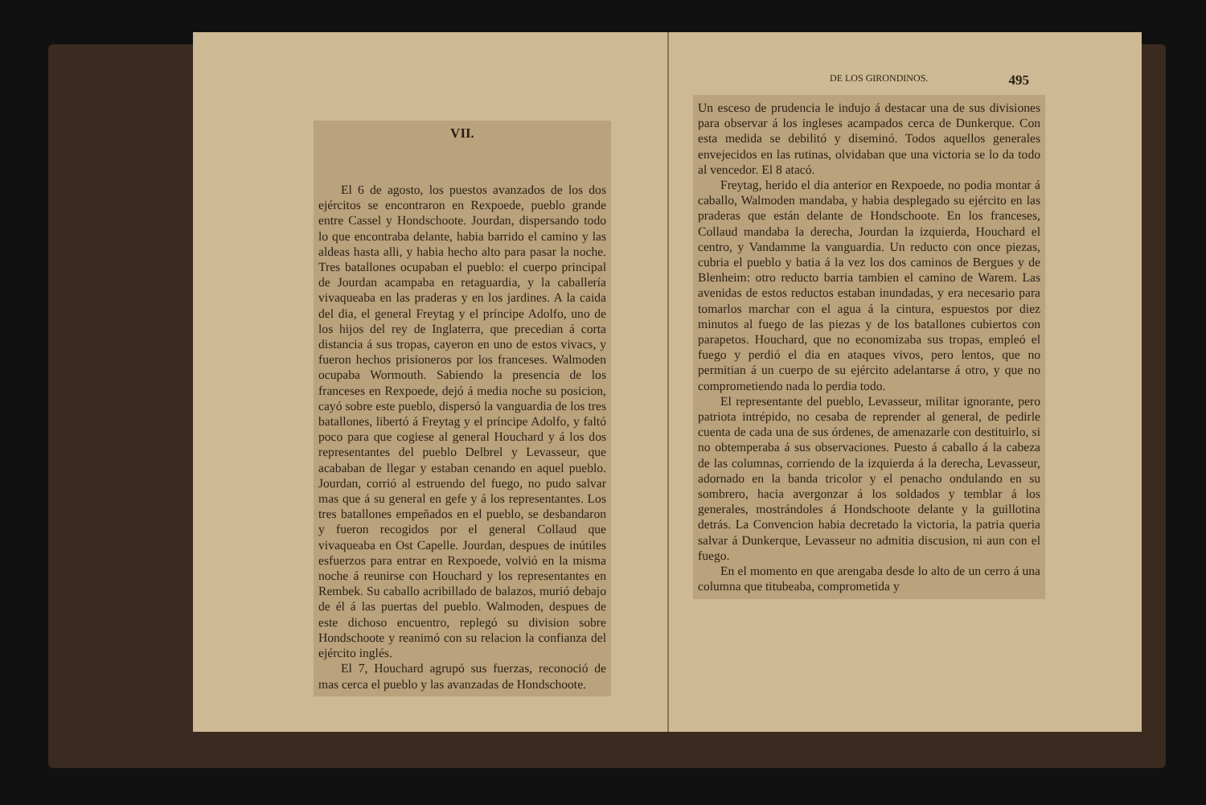VII.
El 6 de agosto, los puestos avanzados de los dos ejércitos se encontraron en Rexpoede, pueblo grande entre Cassel y Hondschoote. Jourdan, dispersando todo lo que encontraba delante, habia barrido el camino y las aldeas hasta alli, y habia hecho alto para pasar la noche. Tres batallones ocupaban el pueblo: el cuerpo principal de Jourdan acampaba en retaguardia, y la caballería vivaqueaba en las praderas y en los jardines. A la caida del dia, el general Freytag y el príncipe Adolfo, uno de los hijos del rey de Inglaterra, que precedian á corta distancia á sus tropas, cayeron en uno de estos vivacs, y fueron hechos prisioneros por los franceses. Walmoden ocupaba Wormouth. Sabiendo la presencia de los franceses en Rexpoede, dejó á media noche su posicion, cayó sobre este pueblo, dispersó la vanguardia de los tres batallones, libertó á Freytag y el príncipe Adolfo, y faltó poco para que cogiese al general Houchard y á los dos representantes del pueblo Delbrel y Levasseur, que acababan de llegar y estaban cenando en aquel pueblo. Jourdan, corrió al estruendo del fuego, no pudo salvar mas que á su general en gefe y á los representantes. Los tres batallones empeñados en el pueblo, se desbandaron y fueron recogidos por el general Collaud que vivaqueaba en Ost Capelle. Jourdan, despues de inútiles esfuerzos para entrar en Rexpoede, volvió en la misma noche á reunirse con Houchard y los representantes en Rembek. Su caballo acribillado de balazos, murió debajo de él á las puertas del pueblo. Walmoden, despues de este dichoso encuentro, replegó su division sobre Hondschoote y reanimó con su relacion la confianza del ejército inglés.
El 7, Houchard agrupó sus fuerzas, reconoció de mas cerca el pueblo y las avanzadas de Hondschoote.
DE LOS GIRONDINOS. 495
Un esceso de prudencia le indujo á destacar una de sus divisiones para observar á los ingleses acampados cerca de Dunkerque. Con esta medida se debilitó y diseminó. Todos aquellos generales envejecidos en las rutinas, olvidaban que una victoria se lo da todo al vencedor. El 8 atacó.
Freytag, herido el dia anterior en Rexpoede, no podia montar á caballo, Walmoden mandaba, y habia desplegado su ejército en las praderas que están delante de Hondschoote. En los franceses, Collaud mandaba la derecha, Jourdan la izquierda, Houchard el centro, y Vandamme la vanguardia. Un reducto con once piezas, cubria el pueblo y batia á la vez los dos caminos de Bergues y de Blenheim: otro reducto barria tambien el camino de Warem. Las avenidas de estos reductos estaban inundadas, y era necesario para tomarlos marchar con el agua á la cintura, espuestos por diez minutos al fuego de las piezas y de los batallones cubiertos con parapetos. Houchard, que no economizaba sus tropas, empleó el fuego y perdió el dia en ataques vivos, pero lentos, que no permitian á un cuerpo de su ejército adelantarse á otro, y que no comprometiendo nada lo perdia todo.
El representante del pueblo, Levasseur, militar ignorante, pero patriota intrépido, no cesaba de reprender al general, de pedirle cuenta de cada una de sus órdenes, de amenazarle con destituirlo, si no obtemperaba á sus observaciones. Puesto á caballo á la cabeza de las columnas, corriendo de la izquierda á la derecha, Levasseur, adornado en la banda tricolor y el penacho ondulando en su sombrero, hacia avergonzar á los soldados y temblar á los generales, mostrándoles á Hondschoote delante y la guillotina detrás. La Convencion habia decretado la victoria, la patria queria salvar á Dunkerque, Levasseur no admitia discusion, ni aun con el fuego.
En el momento en que arengaba desde lo alto de un cerro á una columna que titubeaba, comprometida y